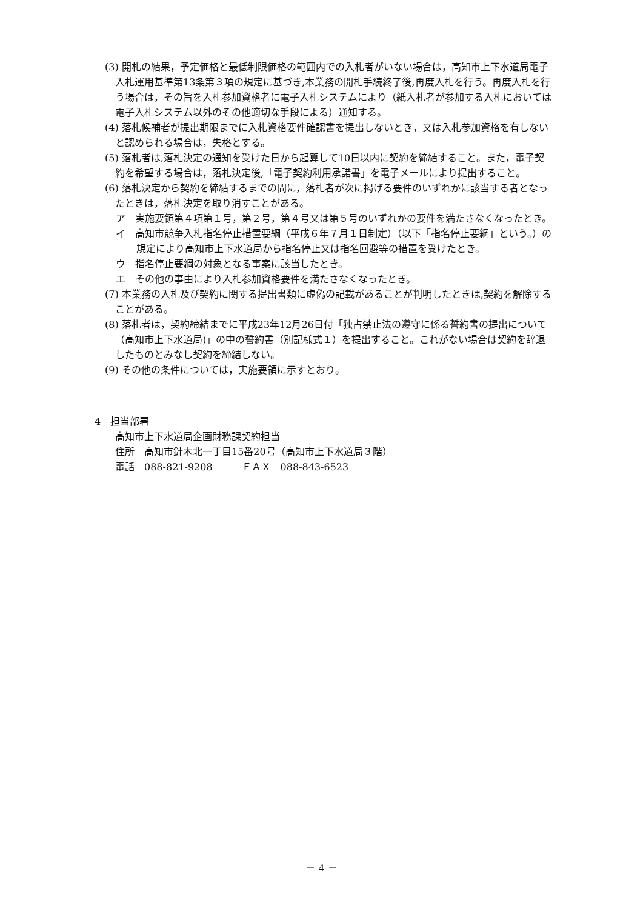(3) 開札の結果，予定価格と最低制限価格の範囲内での入札者がいない場合は，高知市上下水道局電子入札運用基準第13条第３項の規定に基づき,本業務の開札手続終了後,再度入札を行う。再度入札を行う場合は，その旨を入札参加資格者に電子入札システムにより（紙入札者が参加する入札においては電子入札システム以外のその他適切な手段による）通知する。
(4) 落札候補者が提出期限までに入札資格要件確認書を提出しないとき，又は入札参加資格を有しないと認められる場合は，失格とする。
(5) 落札者は,落札決定の通知を受けた日から起算して10日以内に契約を締結すること。また，電子契約を希望する場合は，落札決定後,「電子契約利用承諾書」を電子メールにより提出すること。
(6) 落札決定から契約を締結するまでの間に，落札者が次に掲げる要件のいずれかに該当する者となったときは，落札決定を取り消すことがある。
ア　実施要領第４項第１号，第２号，第４号又は第５号のいずれかの要件を満たさなくなったとき。
イ　高知市競争入札指名停止措置要綱（平成６年７月１日制定）（以下「指名停止要綱」という。）の規定により高知市上下水道局から指名停止又は指名回避等の措置を受けたとき。
ウ　指名停止要綱の対象となる事案に該当したとき。
エ　その他の事由により入札参加資格要件を満たさなくなったとき。
(7) 本業務の入札及び契約に関する提出書類に虚偽の記載があることが判明したときは,契約を解除することがある。
(8) 落札者は，契約締結までに平成23年12月26日付「独占禁止法の遵守に係る誓約書の提出について（高知市上下水道局)」の中の誓約書（別記様式１）を提出すること。これがない場合は契約を辞退したものとみなし契約を締結しない。
(9) その他の条件については，実施要領に示すとおり。
4　担当部署
高知市上下水道局企画財務課契約担当
住所　高知市針木北一丁目15番20号（高知市上下水道局３階）
電話　088-821-9208　　　ＦＡＸ　088-843-6523
－ 4 －